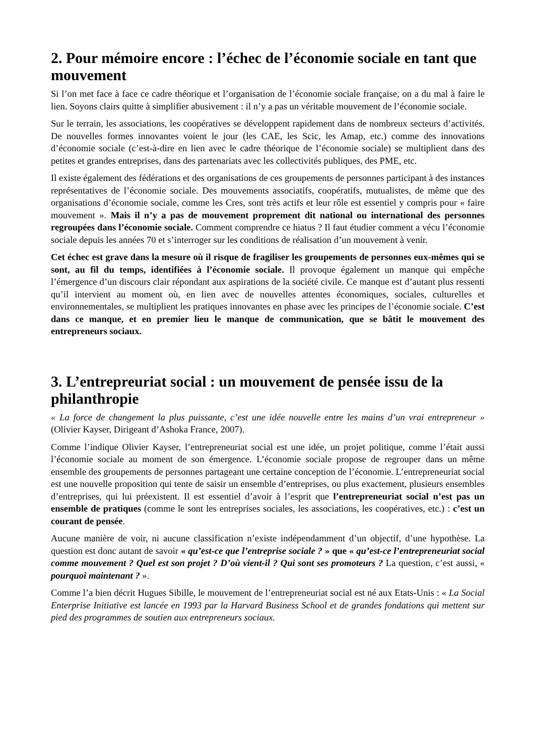2. Pour mémoire encore : l’échec de l’économie sociale en tant que mouvement
Si l’on met face à face ce cadre théorique et l’organisation de l’économie sociale française, on a du mal à faire le lien. Soyons clairs quitte à simplifier abusivement : il n’y a pas un véritable mouvement de l’économie sociale.
Sur le terrain, les associations, les coopératives se développent rapidement dans de nombreux secteurs d’activités. De nouvelles formes innovantes voient le jour (les CAE, les Scic, les Amap, etc.) comme des innovations d’économie sociale (c’est-à-dire en lien avec le cadre théorique de l’économie sociale) se multiplient dans des petites et grandes entreprises, dans des partenariats avec les collectivités publiques, des PME, etc.
Il existe également des fédérations et des organisations de ces groupements de personnes participant à des instances représentatives de l’économie sociale. Des mouvements associatifs, coopératifs, mutualistes, de même que des organisations d’économie sociale, comme les Cres, sont très actifs et leur rôle est essentiel y compris pour « faire mouvement ». Mais il n’y a pas de mouvement proprement dit national ou international des personnes regroupées dans l’économie sociale. Comment comprendre ce hiatus ? Il faut étudier comment a vécu l’économie sociale depuis les années 70 et s’interroger sur les conditions de réalisation d’un mouvement à venir.
Cet échec est grave dans la mesure où il risque de fragiliser les groupements de personnes eux-mêmes qui se sont, au fil du temps, identifiées à l’économie sociale. Il provoque également un manque qui empêche l’émergence d’un discours clair répondant aux aspirations de la société civile. Ce manque est d’autant plus ressenti qu’il intervient au moment où, en lien avec de nouvelles attentes économiques, sociales, culturelles et environnementales, se multiplient les pratiques innovantes en phase avec les principes de l’économie sociale. C’est dans ce manque, et en premier lieu le manque de communication, que se bâtit le mouvement des entrepreneurs sociaux.
3. L’entrepreuriat social : un mouvement de pensée issu de la philanthropie
« La force de changement la plus puissante, c’est une idée nouvelle entre les mains d’un vrai entrepreneur » (Olivier Kayser, Dirigeant d’Ashoka France, 2007).
Comme l’indique Olivier Kayser, l’entrepreneuriat social est une idée, un projet politique, comme l’était aussi l’économie sociale au moment de son émergence. L’économie sociale propose de regrouper dans un même ensemble des groupements de personnes partageant une certaine conception de l’économie. L’entrepreneuriat social est une nouvelle proposition qui tente de saisir un ensemble d’entreprises, ou plus exactement, plusieurs ensembles d’entreprises, qui lui préexistent. Il est essentiel d’avoir à l’esprit que l’entrepreneuriat social n’est pas un ensemble de pratiques (comme le sont les entreprises sociales, les associations, les coopératives, etc.) : c’est un courant de pensée.
Aucune manière de voir, ni aucune classification n’existe indépendamment d’un objectif, d’une hypothèse. La question est donc autant de savoir « qu’est-ce que l’entreprise sociale ? » que « qu’est-ce l’entrepreneuriat social comme mouvement ? Quel est son projet ? D’où vient-il ? Qui sont ses promoteurs ? La question, c’est aussi, « pourquoi maintenant ? ».
Comme l’a bien décrit Hugues Sibille, le mouvement de l’entrepreneuriat social est né aux Etats-Unis : « La Social Enterprise Initiative est lancée en 1993 par la Harvard Business School et de grandes fondations qui mettent sur pied des programmes de soutien aux entrepreneurs sociaux.